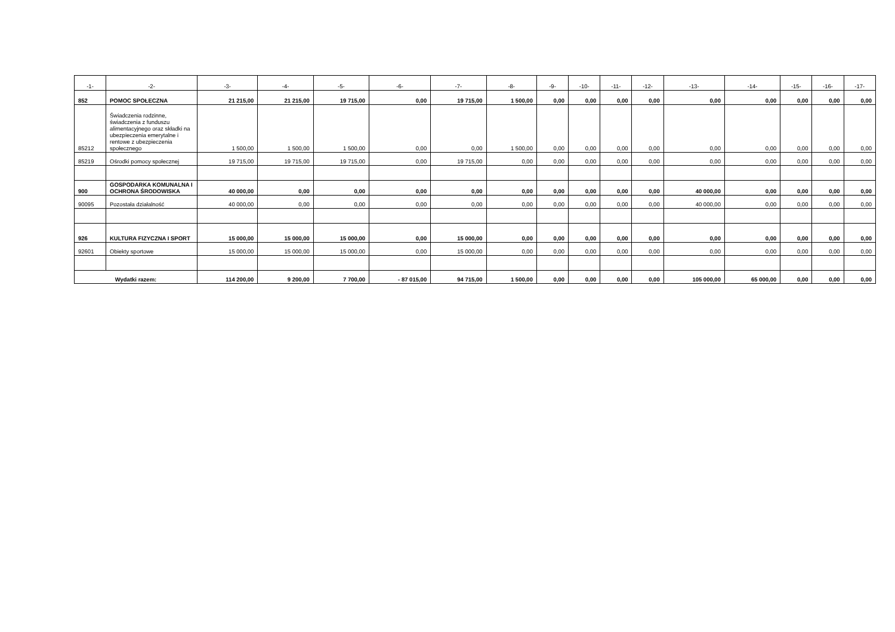| -1- | -2- | -3- | -4- | -5- | -6- | -7- | -8- | -9- | -10- | -11- | -12- | -13- | -14- | -15- | -16- | -17- |
| --- | --- | --- | --- | --- | --- | --- | --- | --- | --- | --- | --- | --- | --- | --- | --- | --- |
| 852 | POMOC SPOŁECZNA | 21 215,00 | 21 215,00 | 19 715,00 | 0,00 | 19 715,00 | 1 500,00 | 0,00 | 0,00 | 0,00 | 0,00 | 0,00 | 0,00 | 0,00 | 0,00 | 0,00 |
| 85212 | Świadczenia rodzinne, świadczenia z funduszu alimentacyjnego oraz składki na ubezpieczenia emerytalne i rentowe z ubezpieczenia społecznego | 1 500,00 | 1 500,00 | 1 500,00 | 0,00 | 0,00 | 1 500,00 | 0,00 | 0,00 | 0,00 | 0,00 | 0,00 | 0,00 | 0,00 | 0,00 | 0,00 |
| 85219 | Ośrodki pomocy społecznej | 19 715,00 | 19 715,00 | 19 715,00 | 0,00 | 19 715,00 | 0,00 | 0,00 | 0,00 | 0,00 | 0,00 | 0,00 | 0,00 | 0,00 | 0,00 | 0,00 |
| 900 | GOSPODARKA KOMUNALNA I OCHRONA ŚRODOWISKA | 40 000,00 | 0,00 | 0,00 | 0,00 | 0,00 | 0,00 | 0,00 | 0,00 | 0,00 | 0,00 | 40 000,00 | 0,00 | 0,00 | 0,00 | 0,00 |
| 90095 | Pozostała działalność | 40 000,00 | 0,00 | 0,00 | 0,00 | 0,00 | 0,00 | 0,00 | 0,00 | 0,00 | 0,00 | 40 000,00 | 0,00 | 0,00 | 0,00 | 0,00 |
| 926 | KULTURA FIZYCZNA I SPORT | 15 000,00 | 15 000,00 | 15 000,00 | 0,00 | 15 000,00 | 0,00 | 0,00 | 0,00 | 0,00 | 0,00 | 0,00 | 0,00 | 0,00 | 0,00 | 0,00 |
| 92601 | Obiekty sportowe | 15 000,00 | 15 000,00 | 15 000,00 | 0,00 | 15 000,00 | 0,00 | 0,00 | 0,00 | 0,00 | 0,00 | 0,00 | 0,00 | 0,00 | 0,00 | 0,00 |
| Wydatki razem: | | 114 200,00 | 9 200,00 | 7 700,00 | - 87 015,00 | 94 715,00 | 1 500,00 | 0,00 | 0,00 | 0,00 | 0,00 | 105 000,00 | 65 000,00 | 0,00 | 0,00 | 0,00 |